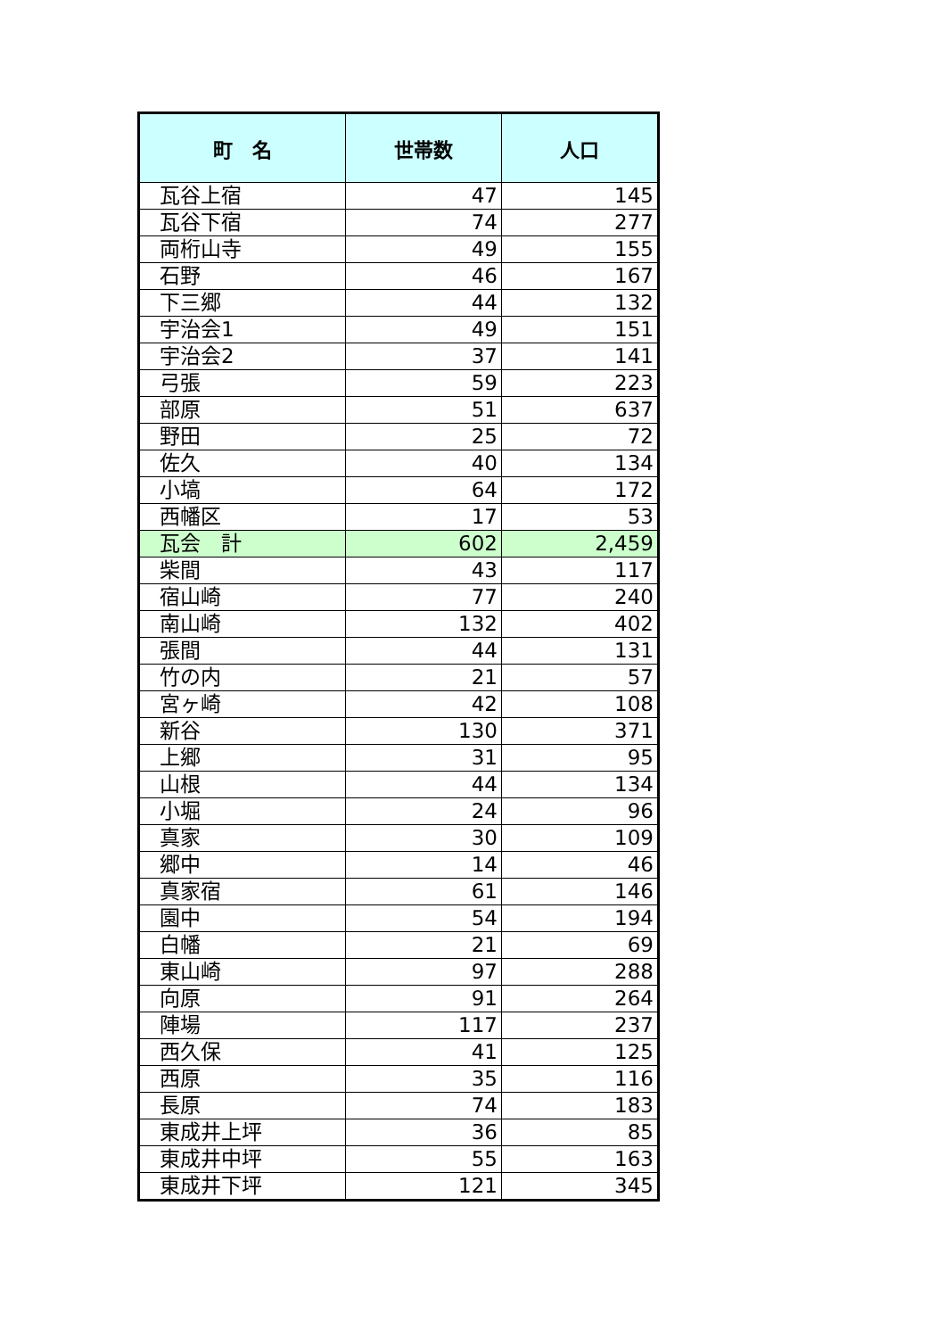| 町 名 | 世帯数 | 人口 |
| --- | --- | --- |
| 瓦谷上宿 | 47 | 145 |
| 瓦谷下宿 | 74 | 277 |
| 両桁山寺 | 49 | 155 |
| 石野 | 46 | 167 |
| 下三郷 | 44 | 132 |
| 宇治会1 | 49 | 151 |
| 宇治会2 | 37 | 141 |
| 弓張 | 59 | 223 |
| 部原 | 51 | 637 |
| 野田 | 25 | 72 |
| 佐久 | 40 | 134 |
| 小塙 | 64 | 172 |
| 西幡区 | 17 | 53 |
| 瓦会 計 | 602 | 2,459 |
| 柴間 | 43 | 117 |
| 宿山崎 | 77 | 240 |
| 南山崎 | 132 | 402 |
| 張間 | 44 | 131 |
| 竹の内 | 21 | 57 |
| 宮ヶ崎 | 42 | 108 |
| 新谷 | 130 | 371 |
| 上郷 | 31 | 95 |
| 山根 | 44 | 134 |
| 小堀 | 24 | 96 |
| 真家 | 30 | 109 |
| 郷中 | 14 | 46 |
| 真家宿 | 61 | 146 |
| 園中 | 54 | 194 |
| 白幡 | 21 | 69 |
| 東山崎 | 97 | 288 |
| 向原 | 91 | 264 |
| 陣場 | 117 | 237 |
| 西久保 | 41 | 125 |
| 西原 | 35 | 116 |
| 長原 | 74 | 183 |
| 東成井上坪 | 36 | 85 |
| 東成井中坪 | 55 | 163 |
| 東成井下坪 | 121 | 345 |